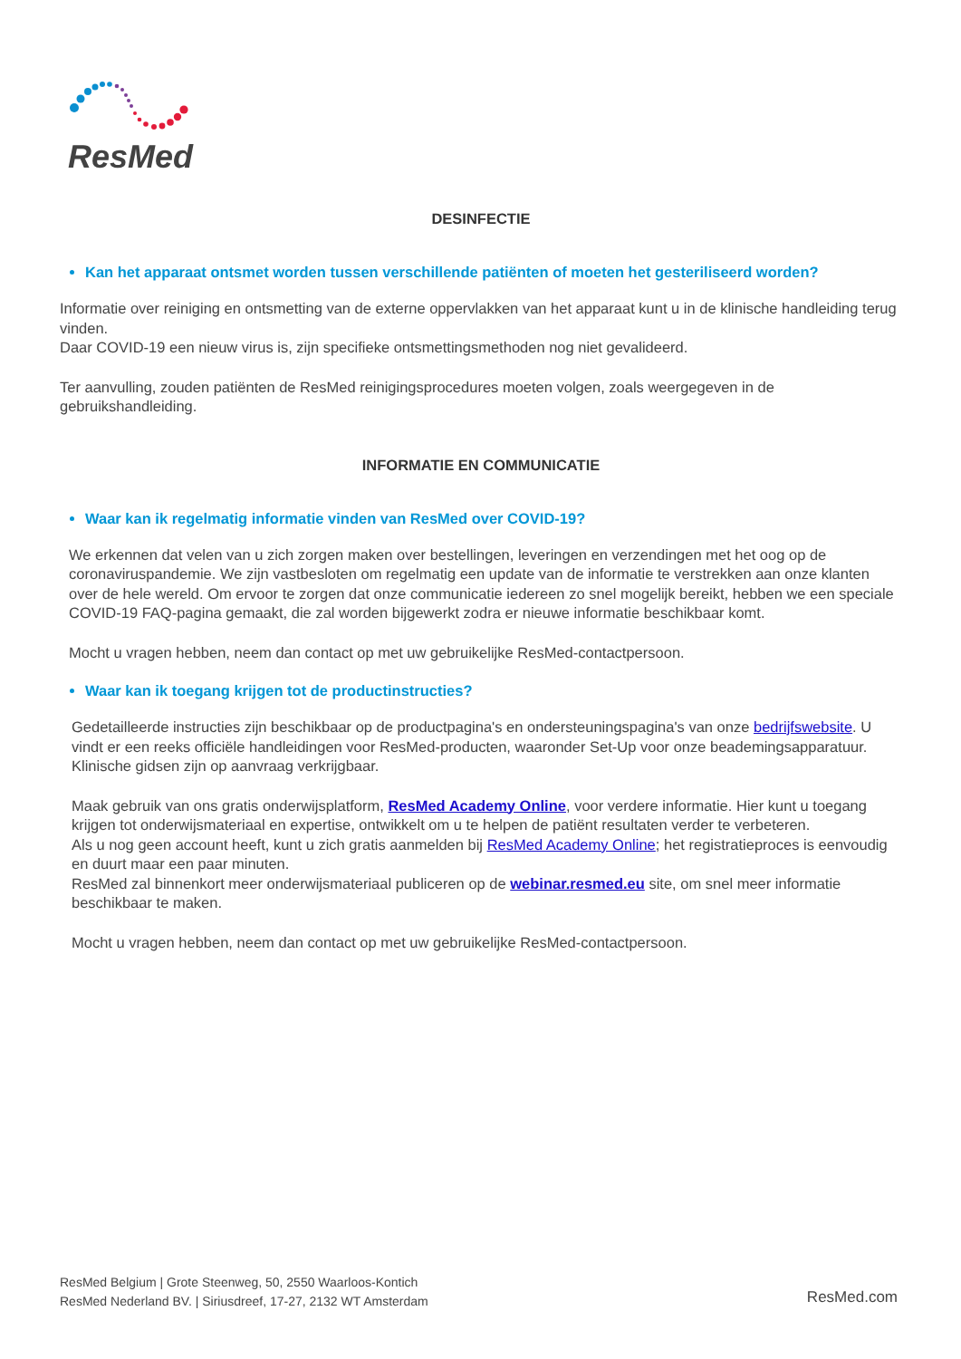ResMed
DESINFECTIE
Kan het apparaat ontsmet worden tussen verschillende patiënten of moeten het gesteriliseerd worden?
Informatie over reiniging en ontsmetting van de externe oppervlakken van het apparaat kunt u in de klinische handleiding terug vinden.
Daar COVID-19 een nieuw virus is, zijn specifieke ontsmettingsmethoden nog niet gevalideerd.
Ter aanvulling, zouden patiënten de ResMed reinigingsprocedures moeten volgen, zoals weergegeven in de gebruikshandleiding.
INFORMATIE EN COMMUNICATIE
Waar kan ik regelmatig informatie vinden van ResMed over COVID-19?
We erkennen dat velen van u zich zorgen maken over bestellingen, leveringen en verzendingen met het oog op de coronaviruspandemie. We zijn vastbesloten om regelmatig een update van de informatie te verstrekken aan onze klanten over de hele wereld. Om ervoor te zorgen dat onze communicatie iedereen zo snel mogelijk bereikt, hebben we een speciale COVID-19 FAQ-pagina gemaakt, die zal worden bijgewerkt zodra er nieuwe informatie beschikbaar komt.
Mocht u vragen hebben, neem dan contact op met uw gebruikelijke ResMed-contactpersoon.
Waar kan ik toegang krijgen tot de productinstructies?
Gedetailleerde instructies zijn beschikbaar op de productpagina's en ondersteuningspagina's van onze bedrijfswebsite. U vindt er een reeks officiële handleidingen voor ResMed-producten, waaronder Set-Up voor onze beademingsapparatuur. Klinische gidsen zijn op aanvraag verkrijgbaar.
Maak gebruik van ons gratis onderwijsplatform, ResMed Academy Online, voor verdere informatie. Hier kunt u toegang krijgen tot onderwijsmateriaal en expertise, ontwikkelt om u te helpen de patiënt resultaten verder te verbeteren.
Als u nog geen account heeft, kunt u zich gratis aanmelden bij ResMed Academy Online; het registratieproces is eenvoudig en duurt maar een paar minuten.
ResMed zal binnenkort meer onderwijsmateriaal publiceren op de webinar.resmed.eu site, om snel meer informatie beschikbaar te maken.
Mocht u vragen hebben, neem dan contact op met uw gebruikelijke ResMed-contactpersoon.
ResMed Belgium | Grote Steenweg, 50, 2550 Waarloos-Kontich
ResMed Nederland BV. | Siriusdreef, 17-27, 2132 WT Amsterdam
ResMed.com